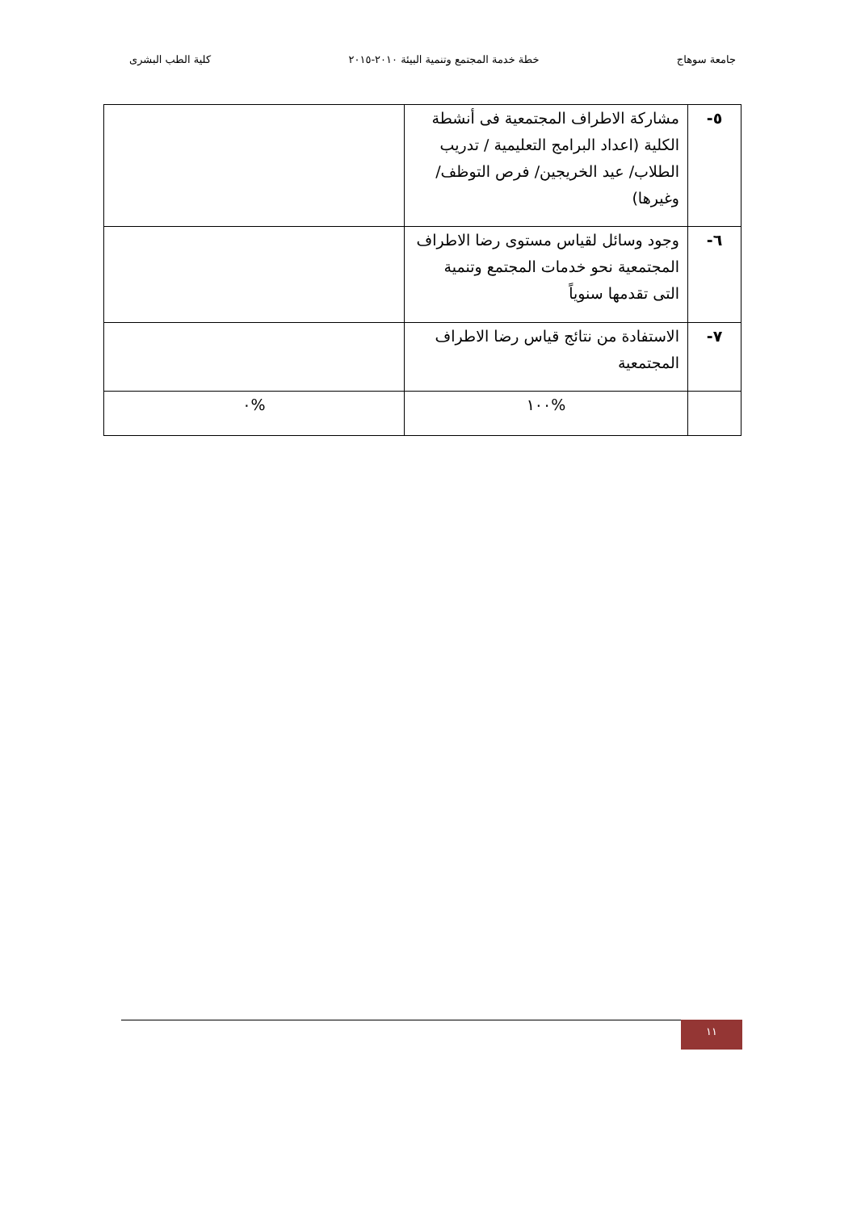جامعة سوهاج خطة خدمة المجتمع وتنمية البيئة ٢٠١٠-٢٠١٥ كلية الطب البشرى
| ٥- | مشاركة الاطراف المجتمعية فى أنشطة الكلية (اعداد البرامج التعليمية / تدريب الطلاب/ عيد الخريجين/ فرص التوظف/وغيرها) | |
| ٦- | وجود وسائل لقياس مستوى رضا الاطراف المجتمعية نحو خدمات المجتمع وتنمية التى تقدمها سنوياً | |
| ٧- | الاستفادة من نتائج قياس رضا الاطراف المجتمعية | |
| | %١٠٠ | %٠ |
١١